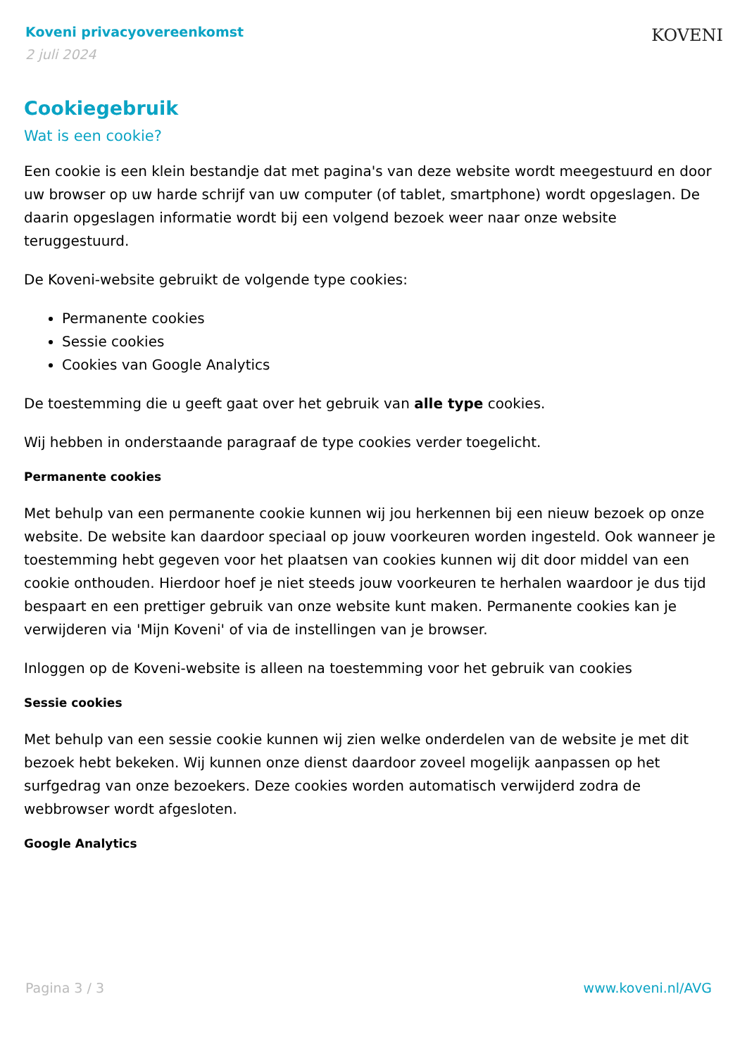Koveni privacyovereenkomst
2 juli 2024
KOVENI
Cookiegebruik
Wat is een cookie?
Een cookie is een klein bestandje dat met pagina's van deze website wordt meegestuurd en door uw browser op uw harde schrijf van uw computer (of tablet, smartphone) wordt opgeslagen. De daarin opgeslagen informatie wordt bij een volgend bezoek weer naar onze website teruggestuurd.
De Koveni-website gebruikt de volgende type cookies:
Permanente cookies
Sessie cookies
Cookies van Google Analytics
De toestemming die u geeft gaat over het gebruik van alle type cookies.
Wij hebben in onderstaande paragraaf de type cookies verder toegelicht.
Permanente cookies
Met behulp van een permanente cookie kunnen wij jou herkennen bij een nieuw bezoek op onze website. De website kan daardoor speciaal op jouw voorkeuren worden ingesteld. Ook wanneer je toestemming hebt gegeven voor het plaatsen van cookies kunnen wij dit door middel van een cookie onthouden. Hierdoor hoef je niet steeds jouw voorkeuren te herhalen waardoor je dus tijd bespaart en een prettiger gebruik van onze website kunt maken. Permanente cookies kan je verwijderen via 'Mijn Koveni' of via de instellingen van je browser.
Inloggen op de Koveni-website is alleen na toestemming voor het gebruik van cookies
Sessie cookies
Met behulp van een sessie cookie kunnen wij zien welke onderdelen van de website je met dit bezoek hebt bekeken. Wij kunnen onze dienst daardoor zoveel mogelijk aanpassen op het surfgedrag van onze bezoekers. Deze cookies worden automatisch verwijderd zodra de webbrowser wordt afgesloten.
Google Analytics
Pagina 3 / 3 www.koveni.nl/AVG